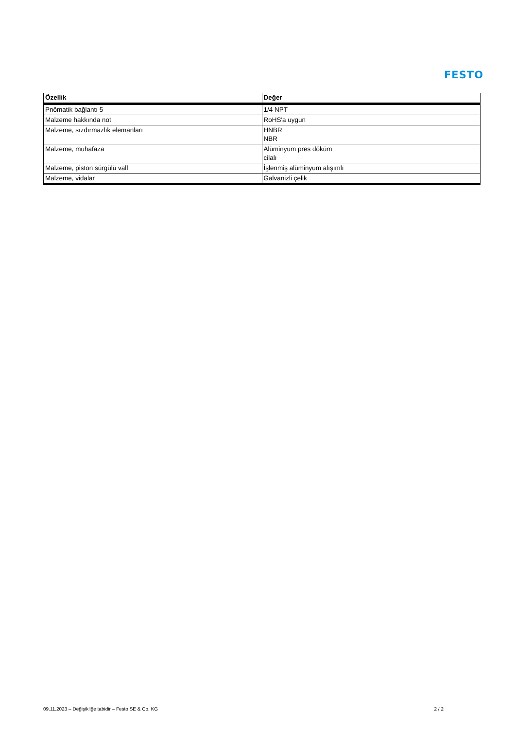FESTO
| Özellik | Değer |
| --- | --- |
| Pnömatik bağlantı 5 | 1/4 NPT |
| Malzeme hakkında not | RoHS'a uygun |
| Malzeme, sızdırmazlık elemanları | HNBR NBR |
| Malzeme, muhafaza | Alüminyum pres döküm cilalı |
| Malzeme, piston sürgülü valf | İşlenmiş alüminyum alışımlı |
| Malzeme, vidalar | Galvanizli çelik |
09.11.2023 – Değişikliğe tabidir – Festo SE & Co. KG 2 / 2